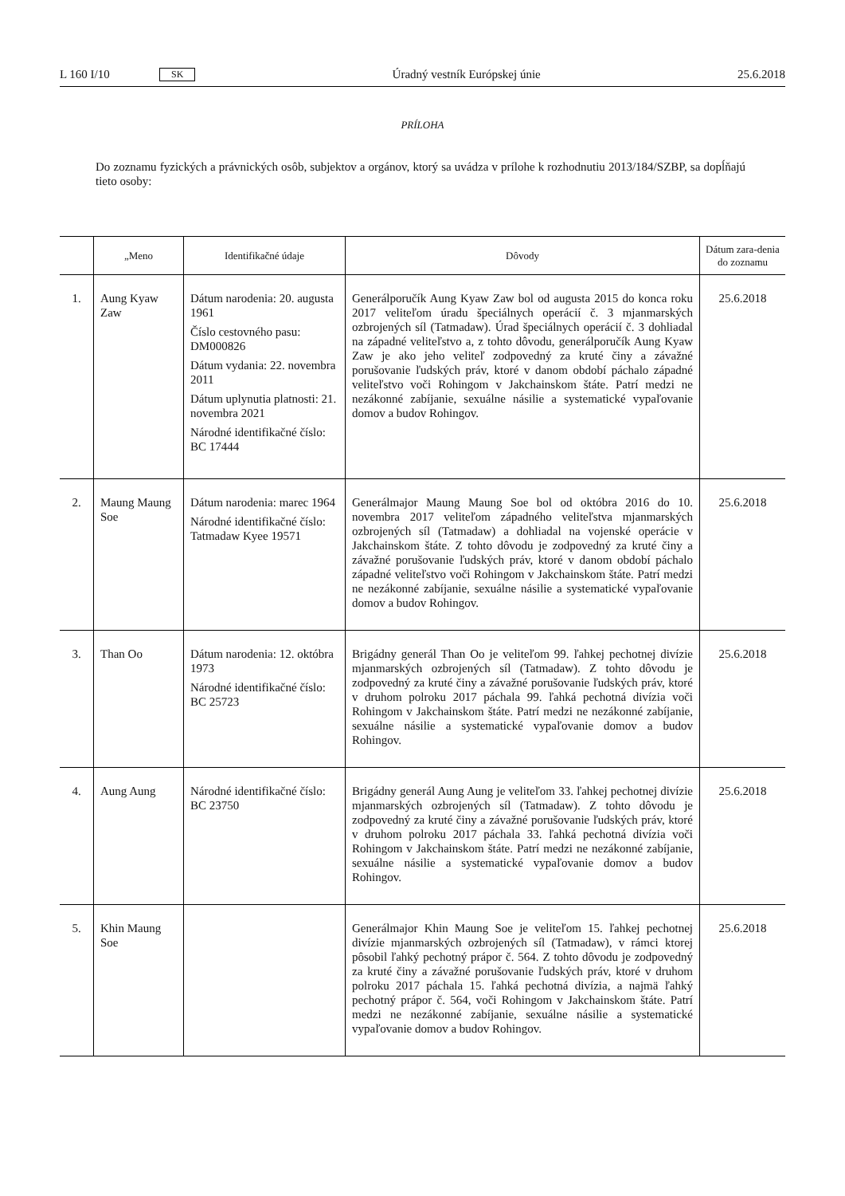L 160 I/10 SK Úradný vestník Európskej únie 25.6.2018
PRÍLOHA
Do zoznamu fyzických a právnických osôb, subjektov a orgánov, ktorý sa uvádza v prílohe k rozhodnutiu 2013/184/SZBP, sa dopĺňajú tieto osoby:
| | „Meno | Identifikačné údaje | Dôvody | Dátum zara-denia do zoznamu |
| --- | --- | --- | --- | --- |
| 1. | Aung Kyaw Zaw | Dátum narodenia: 20. augusta 1961 Číslo cestovného pasu: DM000826 Dátum vydania: 22. novembra 2011 Dátum uplynutia platnosti: 21. novembra 2021 Národné identifikačné číslo: BC 17444 | Generálporučík Aung Kyaw Zaw bol od augusta 2015 do konca roku 2017 veliteľom úradu špeciálnych operácií č. 3 mjanmarských ozbrojených síl (Tatmadaw). Úrad špeciálnych operácií č. 3 dohliadal na západné veliteľstvo a, z tohto dôvodu, generálporučík Aung Kyaw Zaw je ako jeho veliteľ zodpovedný za kruté činy a závažné porušovanie ľudských práv, ktoré v danom období páchalo západné veliteľstvo voči Rohingom v Jakchainskom štáte. Patrí medzi ne nezákonné zabíjanie, sexuálne násilie a systematické vypaľovanie domov a budov Rohingov. | 25.6.2018 |
| 2. | Maung Maung Soe | Dátum narodenia: marec 1964 Národné identifikačné číslo: Tatmadaw Kyee 19571 | Generálmajor Maung Maung Soe bol od októbra 2016 do 10. novembra 2017 veliteľom západného veliteľstva mjanmarských ozbrojených síl (Tatmadaw) a dohliadal na vojenské operácie v Jakchainskom štáte. Z tohto dôvodu je zodpovedný za kruté činy a závažné porušovanie ľudských práv, ktoré v danom období páchalo západné veliteľstvo voči Rohingom v Jakchainskom štáte. Patrí medzi ne nezákonné zabíjanie, sexuálne násilie a systematické vypaľovanie domov a budov Rohingov. | 25.6.2018 |
| 3. | Than Oo | Dátum narodenia: 12. októbra 1973 Národné identifikačné číslo: BC 25723 | Brigádny generál Than Oo je veliteľom 99. ľahkej pechotnej divízie mjanmarských ozbrojených síl (Tatmadaw). Z tohto dôvodu je zodpovedný za kruté činy a závažné porušovanie ľudských práv, ktoré v druhom polroku 2017 páchala 99. ľahká pechotná divízia voči Rohingom v Jakchainskom štáte. Patrí medzi ne nezákonné zabíjanie, sexuálne násilie a systematické vypaľovanie domov a budov Rohingov. | 25.6.2018 |
| 4. | Aung Aung | Národné identifikačné číslo: BC 23750 | Brigádny generál Aung Aung je veliteľom 33. ľahkej pechotnej divízie mjanmarských ozbrojených síl (Tatmadaw). Z tohto dôvodu je zodpovedný za kruté činy a závažné porušovanie ľudských práv, ktoré v druhom polroku 2017 páchala 33. ľahká pechotná divízia voči Rohingom v Jakchainskom štáte. Patrí medzi ne nezákonné zabíjanie, sexuálne násilie a systematické vypaľovanie domov a budov Rohingov. | 25.6.2018 |
| 5. | Khin Maung Soe | | Generálmajor Khin Maung Soe je veliteľom 15. ľahkej pechotnej divízie mjanmarských ozbrojených síl (Tatmadaw), v rámci ktorej pôsobil ľahký pechotný prápor č. 564. Z tohto dôvodu je zodpovedný za kruté činy a závažné porušovanie ľudských práv, ktoré v druhom polroku 2017 páchala 15. ľahká pechotná divízia, a najmä ľahký pechotný prápor č. 564, voči Rohingom v Jakchainskom štáte. Patrí medzi ne nezákonné zabíjanie, sexuálne násilie a systematické vypaľovanie domov a budov Rohingov. | 25.6.2018 |